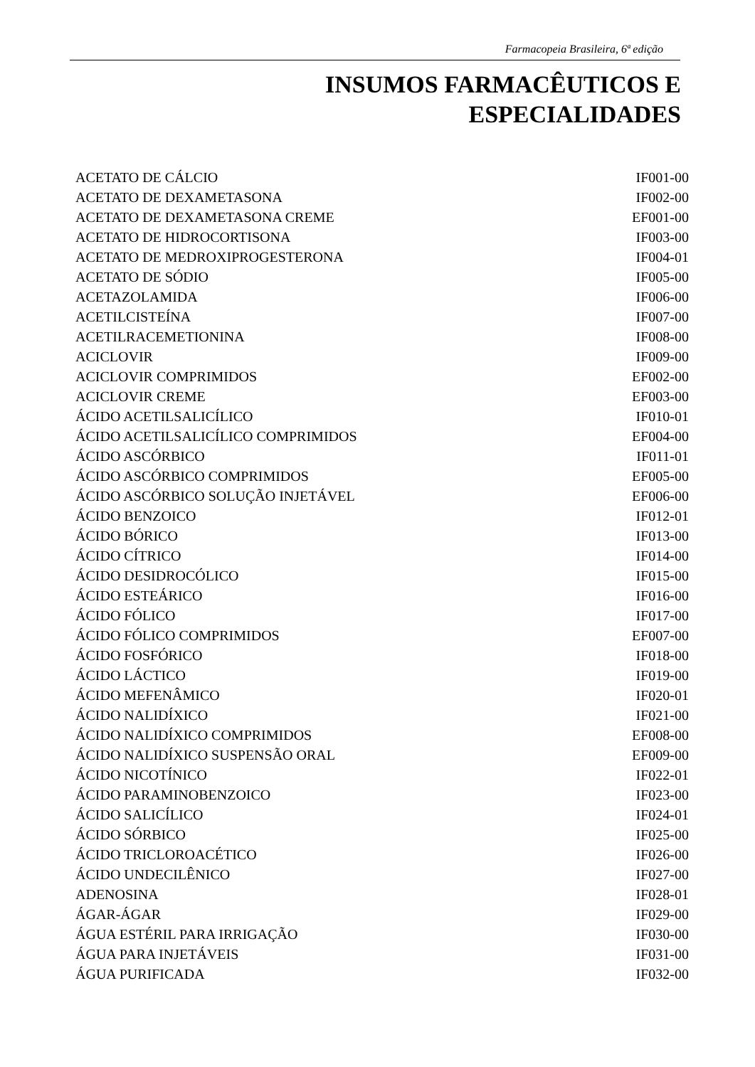Farmacopeia Brasileira, 6ª edição
INSUMOS FARMACÊUTICOS E
ESPECIALIDADES
| ACETATO DE CÁLCIO | IF001-00 |
| ACETATO DE DEXAMETASONA | IF002-00 |
| ACETATO DE DEXAMETASONA CREME | EF001-00 |
| ACETATO DE HIDROCORTISONA | IF003-00 |
| ACETATO DE MEDROXIPROGESTERONA | IF004-01 |
| ACETATO DE SÓDIO | IF005-00 |
| ACETAZOLAMIDA | IF006-00 |
| ACETILCISTEÍNA | IF007-00 |
| ACETILRACEMETIONINA | IF008-00 |
| ACICLOVIR | IF009-00 |
| ACICLOVIR COMPRIMIDOS | EF002-00 |
| ACICLOVIR CREME | EF003-00 |
| ÁCIDO ACETILSALICÍLICO | IF010-01 |
| ÁCIDO ACETILSALICÍLICO COMPRIMIDOS | EF004-00 |
| ÁCIDO ASCÓRBICO | IF011-01 |
| ÁCIDO ASCÓRBICO COMPRIMIDOS | EF005-00 |
| ÁCIDO ASCÓRBICO SOLUÇÃO INJETÁVEL | EF006-00 |
| ÁCIDO BENZOICO | IF012-01 |
| ÁCIDO BÓRICO | IF013-00 |
| ÁCIDO CÍTRICO | IF014-00 |
| ÁCIDO DESIDROCÓLICO | IF015-00 |
| ÁCIDO ESTEÁRICO | IF016-00 |
| ÁCIDO FÓLICO | IF017-00 |
| ÁCIDO FÓLICO COMPRIMIDOS | EF007-00 |
| ÁCIDO FOSFÓRICO | IF018-00 |
| ÁCIDO LÁCTICO | IF019-00 |
| ÁCIDO MEFENÂMICO | IF020-01 |
| ÁCIDO NALIDÍXICO | IF021-00 |
| ÁCIDO NALIDÍXICO COMPRIMIDOS | EF008-00 |
| ÁCIDO NALIDÍXICO SUSPENSÃO ORAL | EF009-00 |
| ÁCIDO NICOTÍNICO | IF022-01 |
| ÁCIDO PARAMINOBENZOICO | IF023-00 |
| ÁCIDO SALICÍLICO | IF024-01 |
| ÁCIDO SÓRBICO | IF025-00 |
| ÁCIDO TRICLOROACÉTICO | IF026-00 |
| ÁCIDO UNDECILÊNICO | IF027-00 |
| ADENOSINA | IF028-01 |
| ÁGAR-ÁGAR | IF029-00 |
| ÁGUA ESTÉRIL PARA IRRIGAÇÃO | IF030-00 |
| ÁGUA PARA INJETÁVEIS | IF031-00 |
| ÁGUA PURIFICADA | IF032-00 |